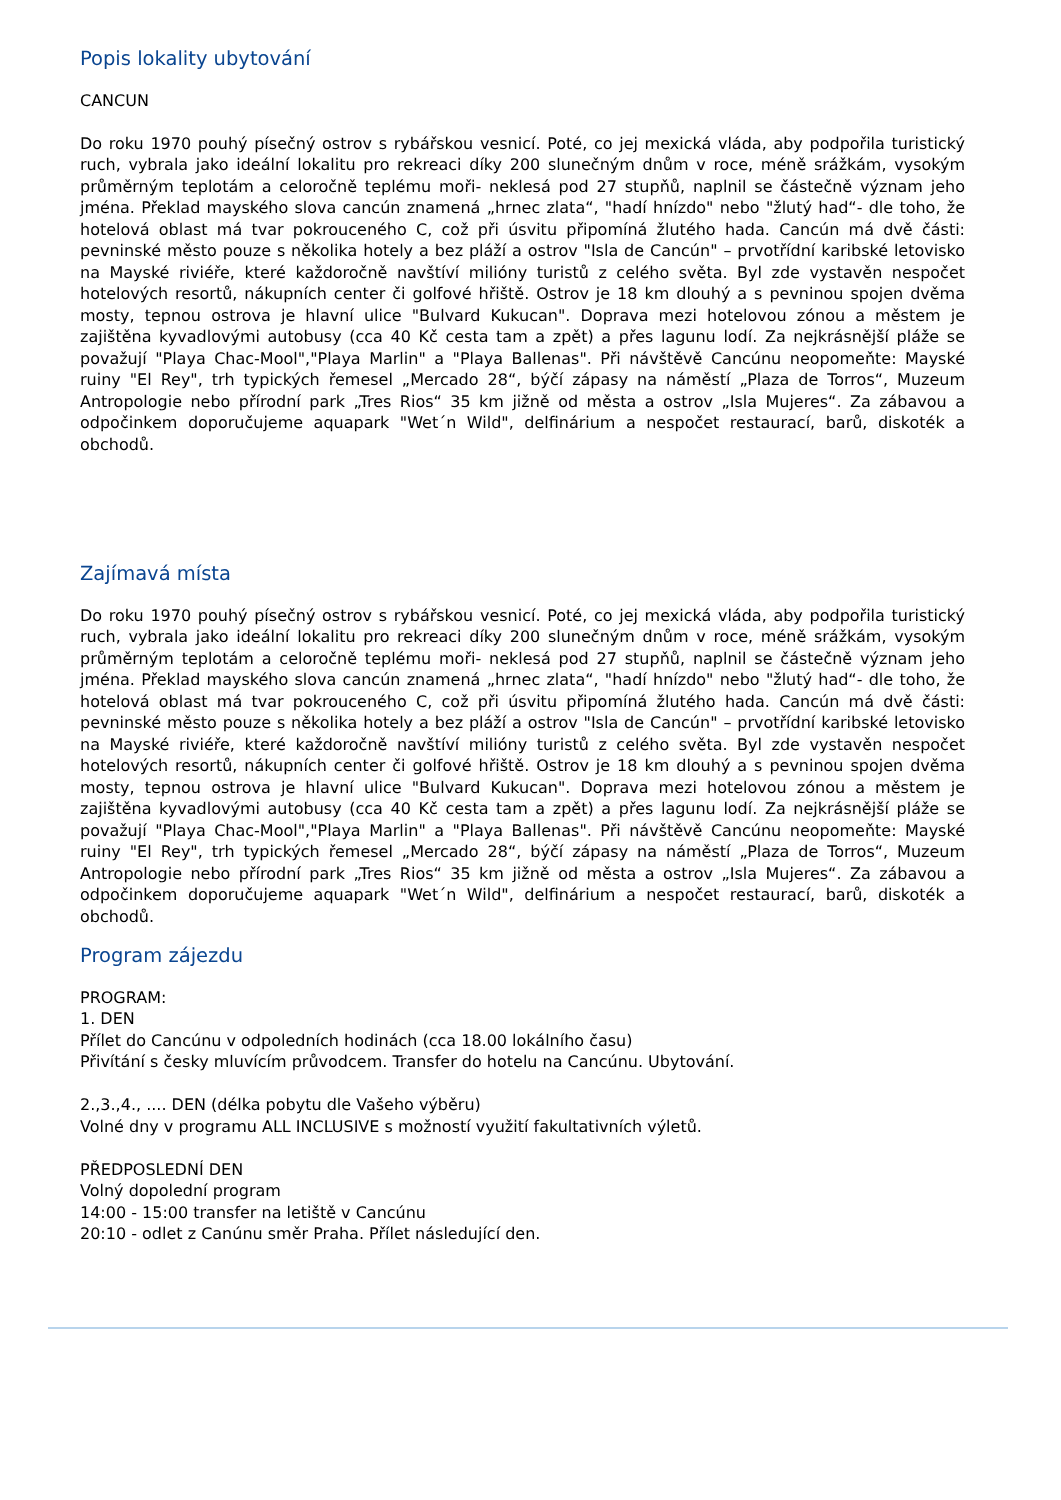Popis lokality ubytování
CANCUN
Do roku 1970 pouhý písečný ostrov s rybářskou vesnicí. Poté, co jej mexická vláda, aby podpořila turistický ruch, vybrala jako ideální lokalitu pro rekreaci díky 200 slunečným dnům v roce, méně srážkám, vysokým průměrným teplotám a celoročně teplému moři- neklesá pod 27 stupňů, naplnil se částečně význam jeho jména. Překlad mayského slova cancún znamená „hrnec zlata“, "hadí hnízdo" nebo "žlutý had“- dle toho, že hotelová oblast má tvar pokrouceného C, což při úsvitu připomíná žlutého hada. Cancún má dvě části: pevninské město pouze s několika hotely a bez pláží a ostrov "Isla de Cancún" – prvotřídní karibské letovisko na Mayské riviéře, které každoročně navštíví milióny turistů z celého světa. Byl zde vystavěn nespočet hotelových resortů, nákupních center či golfové hřiště. Ostrov je 18 km dlouhý a s pevninou spojen dvěma mosty, tepnou ostrova je hlavní ulice "Bulvard Kukucan". Doprava mezi hotelovou zónou a městem je zajištěna kyvadlovými autobusy (cca 40 Kč cesta tam a zpět) a přes lagunu lodí. Za nejkrásnější pláže se považují "Playa Chac-Mool","Playa Marlin" a "Playa Ballenas". Při návštěvě Cancúnu neopomeňte: Mayské ruiny "El Rey", trh typických řemesel „Mercado 28“, býčí zápasy na náměstí „Plaza de Torros“, Muzeum Antropologie nebo přírodní park „Tres Rios“ 35 km jižně od města a ostrov „Isla Mujeres“. Za zábavou a odpočinkem doporučujeme aquapark "Wet´n Wild", delfinárium a nespočet restaurací, barů, diskoték a obchodů.
Zajímavá místa
Do roku 1970 pouhý písečný ostrov s rybářskou vesnicí. Poté, co jej mexická vláda, aby podpořila turistický ruch, vybrala jako ideální lokalitu pro rekreaci díky 200 slunečným dnům v roce, méně srážkám, vysokým průměrným teplotám a celoročně teplému moři- neklesá pod 27 stupňů, naplnil se částečně význam jeho jména. Překlad mayského slova cancún znamená „hrnec zlata“, "hadí hnízdo" nebo "žlutý had“- dle toho, že hotelová oblast má tvar pokrouceného C, což při úsvitu připomíná žlutého hada. Cancún má dvě části: pevninské město pouze s několika hotely a bez pláží a ostrov "Isla de Cancún" – prvotřídní karibské letovisko na Mayské riviéře, které každoročně navštíví milióny turistů z celého světa. Byl zde vystavěn nespočet hotelových resortů, nákupních center či golfové hřiště. Ostrov je 18 km dlouhý a s pevninou spojen dvěma mosty, tepnou ostrova je hlavní ulice "Bulvard Kukucan". Doprava mezi hotelovou zónou a městem je zajištěna kyvadlovými autobusy (cca 40 Kč cesta tam a zpět) a přes lagunu lodí. Za nejkrásnější pláže se považují "Playa Chac-Mool","Playa Marlin" a "Playa Ballenas". Při návštěvě Cancúnu neopomeňte: Mayské ruiny "El Rey", trh typických řemesel „Mercado 28“, býčí zápasy na náměstí „Plaza de Torros“, Muzeum Antropologie nebo přírodní park „Tres Rios“ 35 km jižně od města a ostrov „Isla Mujeres“. Za zábavou a odpočinkem doporučujeme aquapark "Wet´n Wild", delfinárium a nespočet restaurací, barů, diskoték a obchodů.
Program zájezdu
PROGRAM:
1. DEN
Přílet do Cancúnu v odpoledních hodinách (cca 18.00 lokálního času)
Přivítání s česky mluvícím průvodcem. Transfer do hotelu na Cancúnu. Ubytování.
2.,3.,4., .... DEN (délka pobytu dle Vašeho výběru)
Volné dny v programu ALL INCLUSIVE s možností využití fakultativních výletů.
PŘEDPOSLEDNÍ DEN
Volný dopolední program
14:00 - 15:00 transfer na letiště v Cancúnu
20:10 - odlet z Canúnu směr Praha. Přílet následující den.